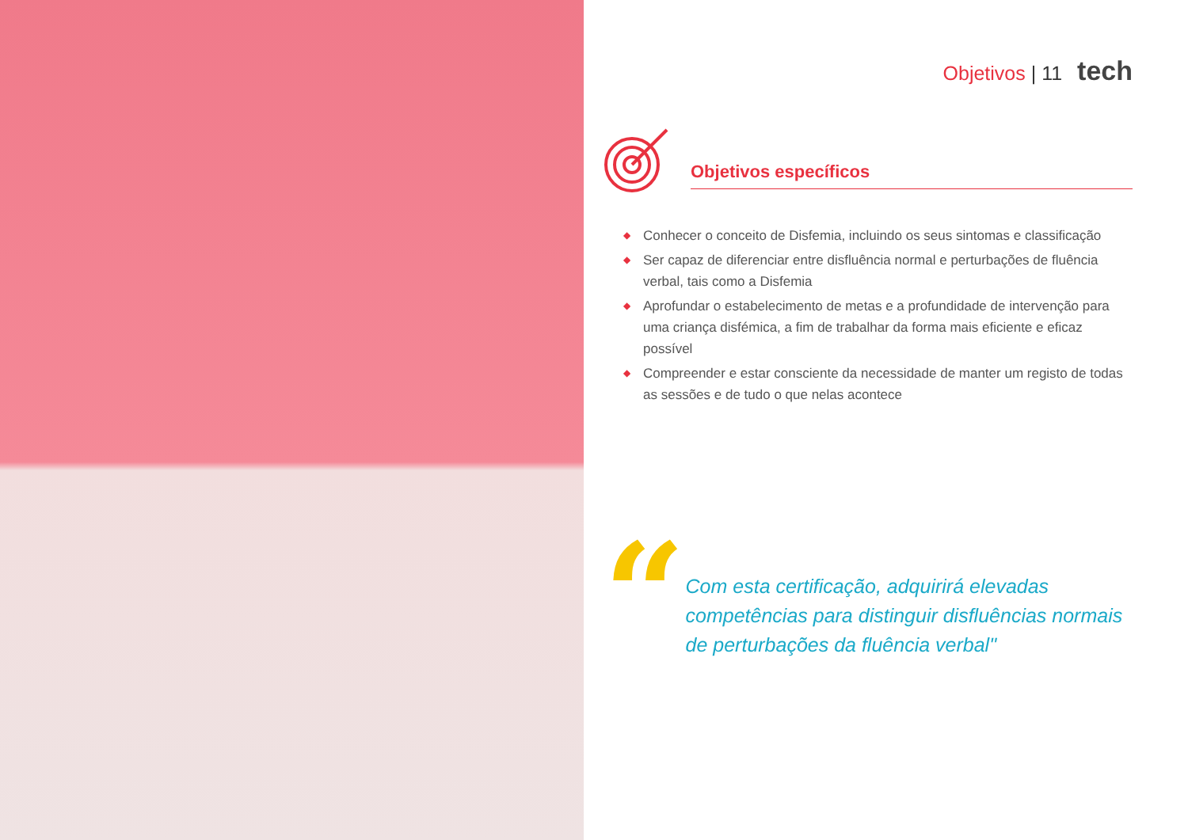Objetivos | 11 tech
Objetivos específicos
◆ Conhecer o conceito de Disfemia, incluindo os seus sintomas e classificação
◆ Ser capaz de diferenciar entre disfluência normal e perturbações de fluência verbal, tais como a Disfemia
◆ Aprofundar o estabelecimento de metas e a profundidade de intervenção para uma criança disfémica, a fim de trabalhar da forma mais eficiente e eficaz possível
◆ Compreender e estar consciente da necessidade de manter um registo de todas as sessões e de tudo o que nelas acontece
“
Com esta certificação, adquirirá elevadas competências para distinguir disfluências normais de perturbações da fluência verbal"